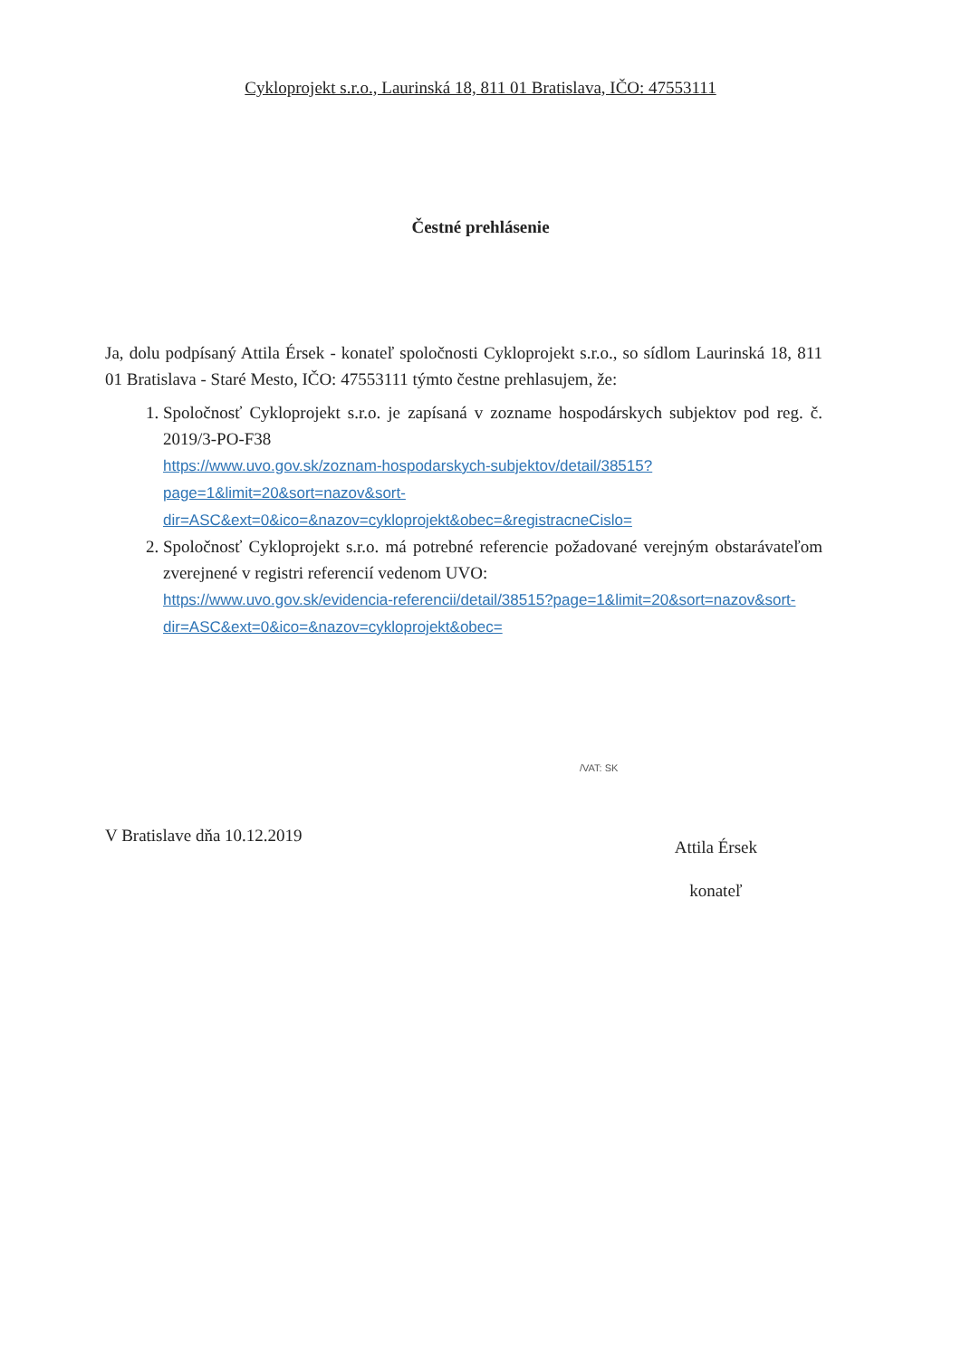Cykloprojekt s.r.o., Laurinská 18, 811 01 Bratislava, IČO: 47553111
Čestné prehlásenie
Ja, dolu podpísaný Attila Érsek - konateľ spoločnosti Cykloprojekt s.r.o., so sídlom Laurinská 18, 811 01 Bratislava - Staré Mesto, IČO: 47553111 týmto čestne prehlasujem, že:
1. Spoločnosť Cykloprojekt s.r.o. je zapísaná v zozname hospodárskych subjektov pod reg. č. 2019/3-PO-F38
https://www.uvo.gov.sk/zoznam-hospodarskych-subjektov/detail/38515?page=1&limit=20&sort=nazov&sort-dir=ASC&ext=0&ico=&nazov=cykloprojekt&obec=&registracneCislo=
2. Spoločnosť Cykloprojekt s.r.o. má potrebné referencie požadované verejným obstarávateľom zverejnené v registri referencií vedenom UVO:
https://www.uvo.gov.sk/evidencia-referencii/detail/38515?page=1&limit=20&sort=nazov&sort-dir=ASC&ext=0&ico=&nazov=cykloprojekt&obec=
/VAT: SK
V Bratislave dňa 10.12.2019
Attila Érsek
konateľ